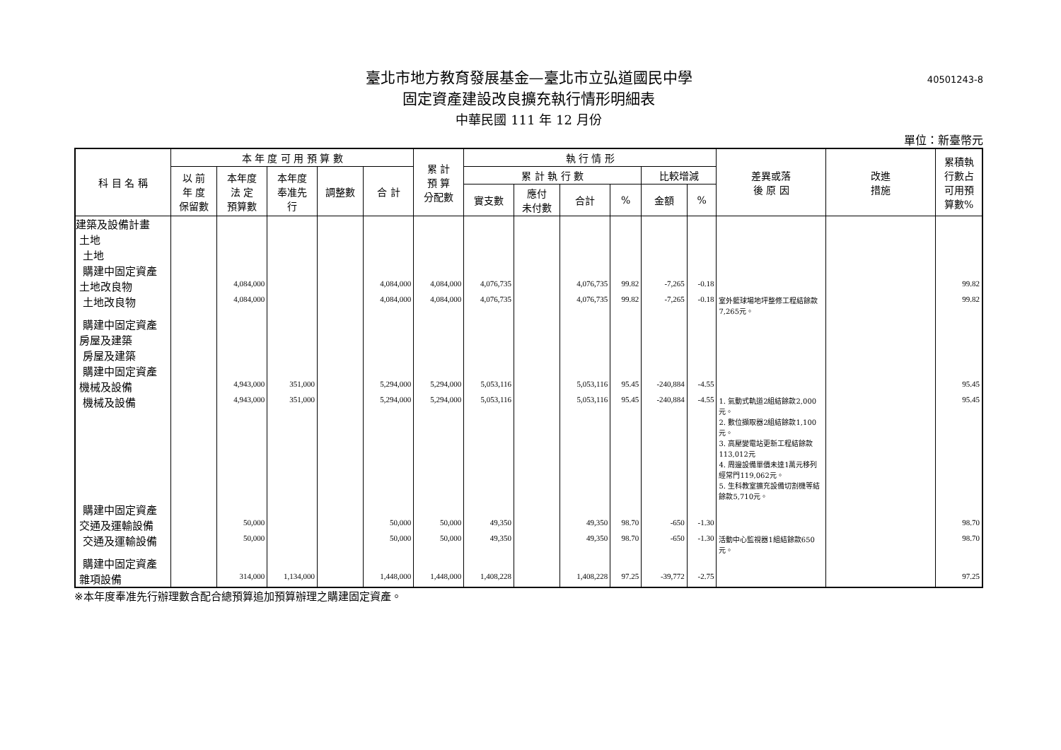40501243-8
臺北市地方教育發展基金—臺北市立弘道國民中學
固定資產建設改良擴充執行情形明細表
中華民國 111 年 12 月份
單位：新臺幣元
| 科 目 名 稱 | 本 年 度 可 用 預 算 數 | | | | | 累 計 預 算 分配數 | 執 行 情 形 | | | | | | 差異或落 後 原 因 | 改進 措施 | 累積執 行數占 可用預 算數% |
| --- | --- | --- | --- | --- | --- | --- | --- | --- | --- | --- | --- | --- | --- | --- | --- |
| | 以 前 年 度 保留數 | 本年度 法 定 預算數 | 本年度 奉准先 行 | 調整數 | 合 計 | | 累 計 執 行 數 | | | | 比較增減 | | | | |
| | | | | | | | 實支數 | 應付 未付數 | 合計 | % | 金額 | % | | | |
| 建築及設備計畫 | | | | | | | | | | | | | | | |
| 土地 | | | | | | | | | | | | | | | |
| 土地 | | | | | | | | | | | | | | | |
| 購建中固定資產 | | | | | | | | | | | | | | | |
| 土地改良物 | | 4,084,000 | | | 4,084,000 | 4,084,000 | 4,076,735 | | 4,076,735 | 99.82 | -7,265 | -0.18 | | | 99.82 |
| 土地改良物 | | 4,084,000 | | | 4,084,000 | 4,084,000 | 4,076,735 | | 4,076,735 | 99.82 | -7,265 | -0.18 | 室外籃球場地坪整修工程結餘款7,265元。 | | 99.82 |
| 購建中固定資產 | | | | | | | | | | | | | | | |
| 房屋及建築 | | | | | | | | | | | | | | | |
| 房屋及建築 | | | | | | | | | | | | | | | |
| 購建中固定資產 | | | | | | | | | | | | | | | |
| 機械及設備 | | 4,943,000 | 351,000 | | 5,294,000 | 5,294,000 | 5,053,116 | | 5,053,116 | 95.45 | -240,884 | -4.55 | | | 95.45 |
| 機械及設備 | | 4,943,000 | 351,000 | | 5,294,000 | 5,294,000 | 5,053,116 | | 5,053,116 | 95.45 | -240,884 | -4.55 | 1. 氣動式軌道2組結餘款2,000元。 2. 數位擷取器2組結餘款1,100元。 3. 高壓變電站更新工程結餘款113,012元 4. 周邊設備單價未達1萬元移列經常門119,062元。 5. 生科教室擴充設備切割機等結餘款5,710元。 | | 95.45 |
| 購建中固定資產 | | | | | | | | | | | | | | | |
| 交通及運輸設備 | | 50,000 | | | 50,000 | 50,000 | 49,350 | | 49,350 | 98.70 | -650 | -1.30 | | | 98.70 |
| 交通及運輸設備 | | 50,000 | | | 50,000 | 50,000 | 49,350 | | 49,350 | 98.70 | -650 | -1.30 | 活動中心監視器1組結餘款650元。 | | 98.70 |
| 購建中固定資產 | | | | | | | | | | | | | | | |
| 雜項設備 | | 314,000 | 1,134,000 | | 1,448,000 | 1,448,000 | 1,408,228 | | 1,408,228 | 97.25 | -39,772 | -2.75 | | | 97.25 |
※本年度奉准先行辦理數含配合總預算追加預算辦理之購建固定資產。